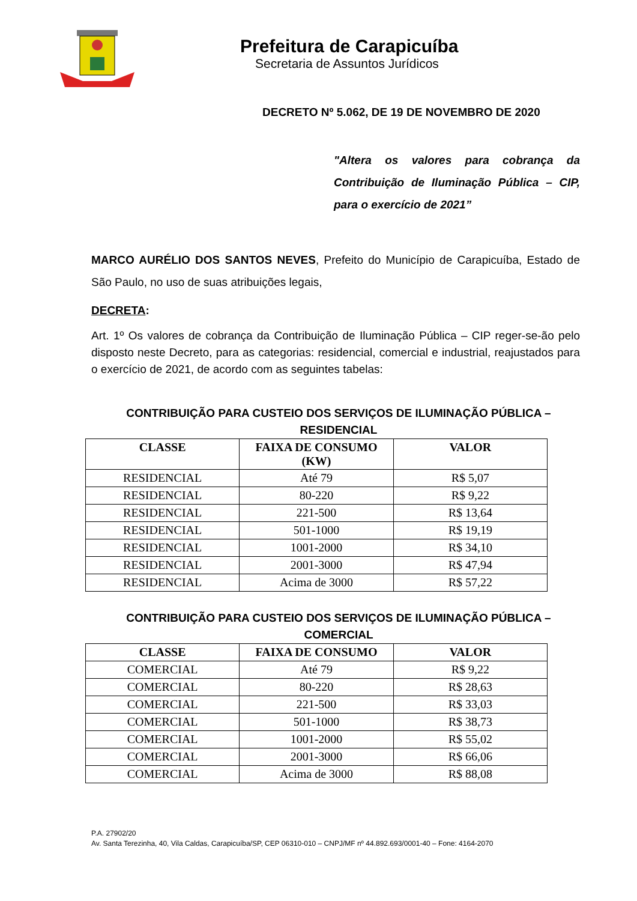Prefeitura de Carapicuíba
Secretaria de Assuntos Jurídicos
DECRETO Nº 5.062, DE 19 DE NOVEMBRO DE 2020
"Altera os valores para cobrança da Contribuição de Iluminação Pública – CIP, para o exercício de 2021”
MARCO AURÉLIO DOS SANTOS NEVES, Prefeito do Município de Carapicuíba, Estado de São Paulo, no uso de suas atribuições legais,
DECRETA:
Art. 1º Os valores de cobrança da Contribuição de Iluminação Pública – CIP reger-se-ão pelo disposto neste Decreto, para as categorias: residencial, comercial e industrial, reajustados para o exercício de 2021, de acordo com as seguintes tabelas:
CONTRIBUIÇÃO PARA CUSTEIO DOS SERVIÇOS DE ILUMINAÇÃO PÚBLICA – RESIDENCIAL
| CLASSE | FAIXA DE CONSUMO (KW) | VALOR |
| --- | --- | --- |
| RESIDENCIAL | Até 79 | R$ 5,07 |
| RESIDENCIAL | 80-220 | R$ 9,22 |
| RESIDENCIAL | 221-500 | R$ 13,64 |
| RESIDENCIAL | 501-1000 | R$ 19,19 |
| RESIDENCIAL | 1001-2000 | R$ 34,10 |
| RESIDENCIAL | 2001-3000 | R$ 47,94 |
| RESIDENCIAL | Acima de 3000 | R$ 57,22 |
CONTRIBUIÇÃO PARA CUSTEIO DOS SERVIÇOS DE ILUMINAÇÃO PÚBLICA – COMERCIAL
| CLASSE | FAIXA DE CONSUMO | VALOR |
| --- | --- | --- |
| COMERCIAL | Até 79 | R$ 9,22 |
| COMERCIAL | 80-220 | R$ 28,63 |
| COMERCIAL | 221-500 | R$ 33,03 |
| COMERCIAL | 501-1000 | R$ 38,73 |
| COMERCIAL | 1001-2000 | R$ 55,02 |
| COMERCIAL | 2001-3000 | R$ 66,06 |
| COMERCIAL | Acima de 3000 | R$ 88,08 |
P.A. 27902/20
Av. Santa Terezinha, 40, Vila Caldas, Carapicuíba/SP, CEP 06310-010 – CNPJ/MF nº 44.892.693/0001-40 – Fone: 4164-2070